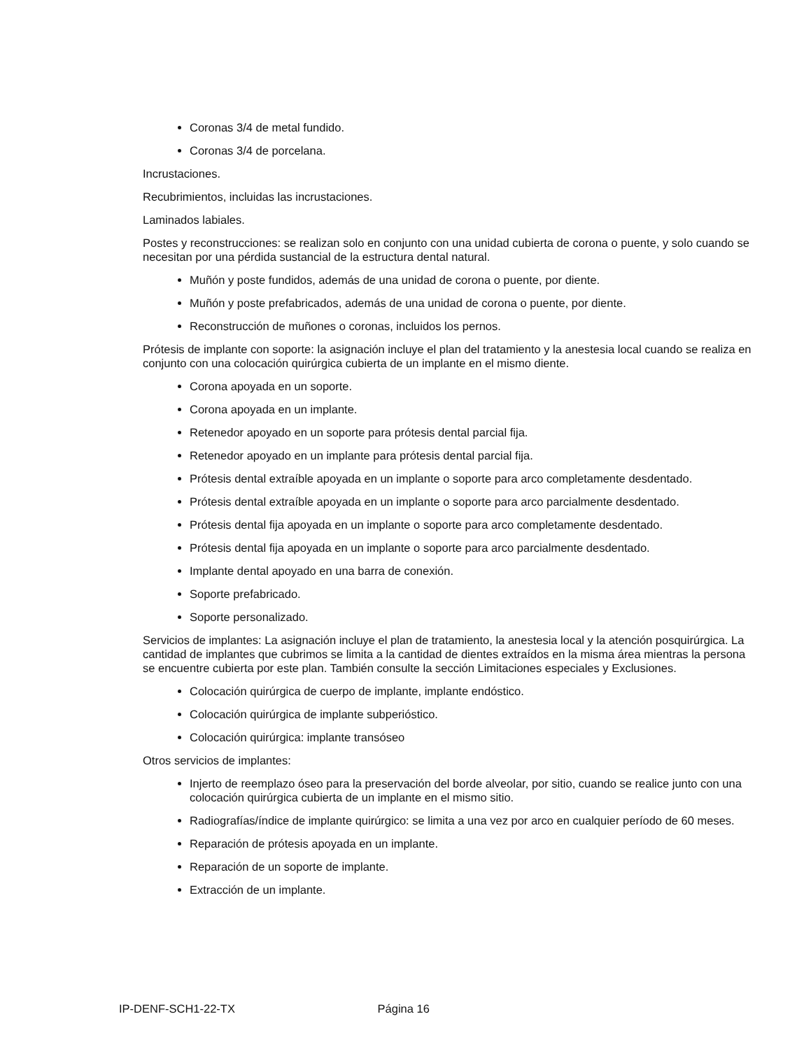Coronas 3/4 de metal fundido.
Coronas 3/4 de porcelana.
Incrustaciones.
Recubrimientos, incluidas las incrustaciones.
Laminados labiales.
Postes y reconstrucciones: se realizan solo en conjunto con una unidad cubierta de corona o puente, y solo cuando se necesitan por una pérdida sustancial de la estructura dental natural.
Muñón y poste fundidos, además de una unidad de corona o puente, por diente.
Muñón y poste prefabricados, además de una unidad de corona o puente, por diente.
Reconstrucción de muñones o coronas, incluidos los pernos.
Prótesis de implante con soporte: la asignación incluye el plan del tratamiento y la anestesia local cuando se realiza en conjunto con una colocación quirúrgica cubierta de un implante en el mismo diente.
Corona apoyada en un soporte.
Corona apoyada en un implante.
Retenedor apoyado en un soporte para prótesis dental parcial fija.
Retenedor apoyado en un implante para prótesis dental parcial fija.
Prótesis dental extraíble apoyada en un implante o soporte para arco completamente desdentado.
Prótesis dental extraíble apoyada en un implante o soporte para arco parcialmente desdentado.
Prótesis dental fija apoyada en un implante o soporte para arco completamente desdentado.
Prótesis dental fija apoyada en un implante o soporte para arco parcialmente desdentado.
Implante dental apoyado en una barra de conexión.
Soporte prefabricado.
Soporte personalizado.
Servicios de implantes: La asignación incluye el plan de tratamiento, la anestesia local y la atención posquirúrgica. La cantidad de implantes que cubrimos se limita a la cantidad de dientes extraídos en la misma área mientras la persona se encuentre cubierta por este plan. También consulte la sección Limitaciones especiales y Exclusiones.
Colocación quirúrgica de cuerpo de implante, implante endóstico.
Colocación quirúrgica de implante subperióstico.
Colocación quirúrgica: implante transóseo
Otros servicios de implantes:
Injerto de reemplazo óseo para la preservación del borde alveolar, por sitio, cuando se realice junto con una colocación quirúrgica cubierta de un implante en el mismo sitio.
Radiografías/índice de implante quirúrgico: se limita a una vez por arco en cualquier período de 60 meses.
Reparación de prótesis apoyada en un implante.
Reparación de un soporte de implante.
Extracción de un implante.
IP-DENF-SCH1-22-TX Página 16